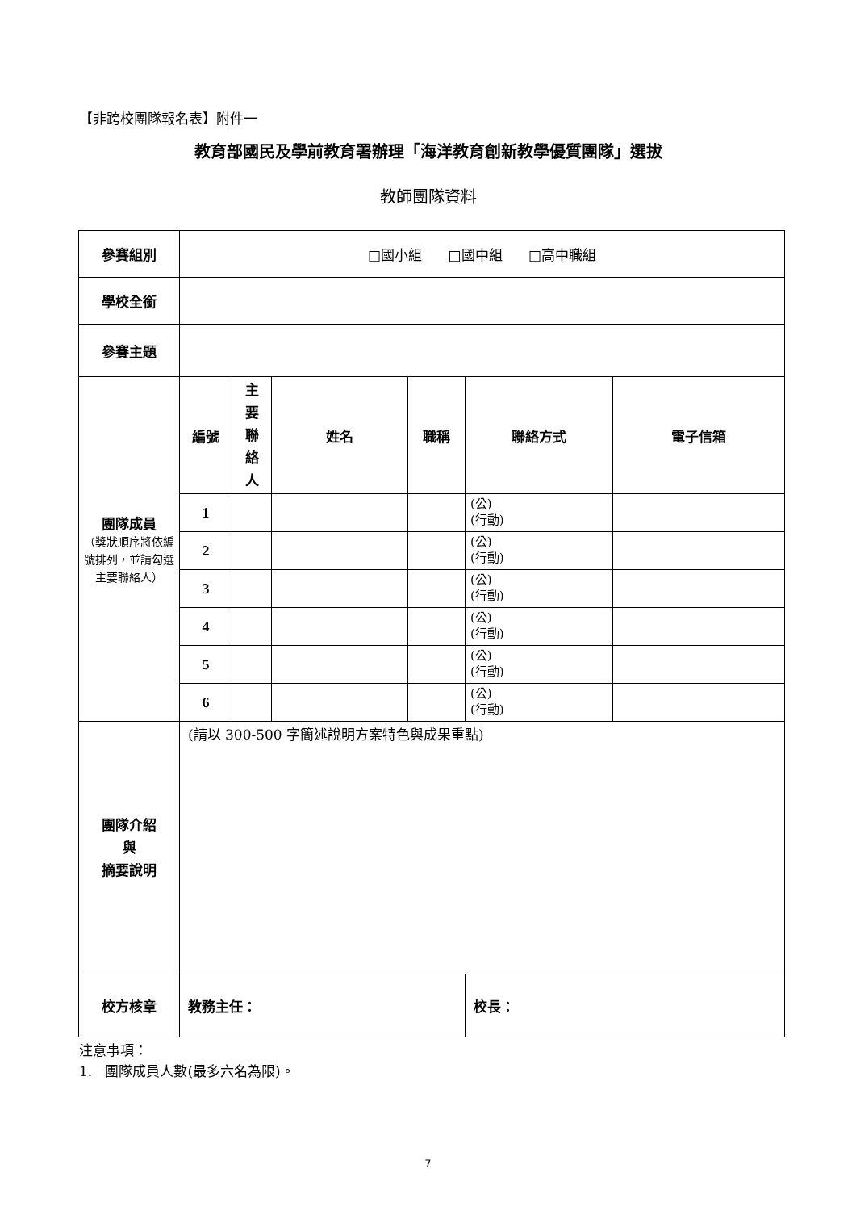【非跨校團隊報名表】附件一
教育部國民及學前教育署辦理「海洋教育創新教學優質團隊」選拔
教師團隊資料
| 參賽組別 | □國小組 □國中組 □高中職組 | | | | | |
| 學校全銜 | | | | | | |
| 參賽主題 | | | | | | |
| 團隊成員 （獎狀順序將依編號排列，並請勾選主要聯絡人） | 編號 | 主 要 聯 絡 人 | 姓名 | 職稱 | 聯絡方式 | 電子信箱 |
| | 1 | | | | (公) (行動) | |
| | 2 | | | | (公) (行動) | |
| | 3 | | | | (公) (行動) | |
| | 4 | | | | (公) (行動) | |
| | 5 | | | | (公) (行動) | |
| | 6 | | | | (公) (行動) | |
| 團隊介紹 與 摘要說明 | (請以 300-500 字簡述說明方案特色與成果重點) | | | | | |
| 校方核章 | 教務主任： | | | | 校長： | |
注意事項：
1. 團隊成員人數(最多六名為限)。
7